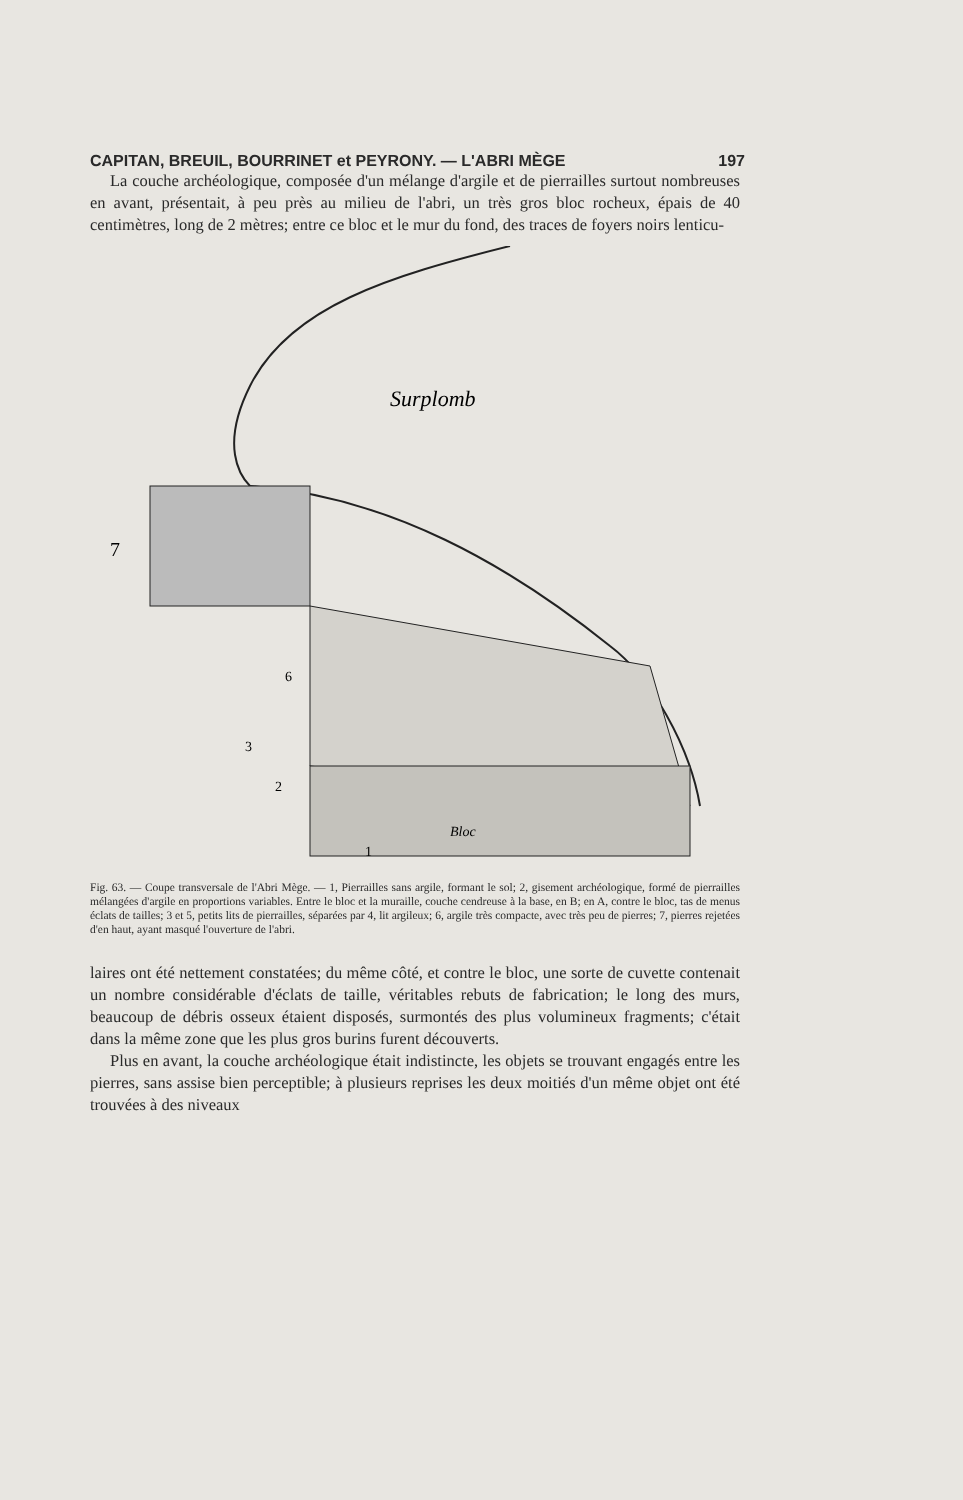CAPITAN, BREUIL, BOURRINET et PEYRONY. — L'ABRI MÈGE 197
La couche archéologique, composée d'un mélange d'argile et de pierrailles surtout nombreuses en avant, présentait, à peu près au milieu de l'abri, un très gros bloc rocheux, épais de 40 centimètres, long de 2 mètres; entre ce bloc et le mur du fond, des traces de foyers noirs lenticu-
Surplomb
7
6
3
2
1
Bloc
Fig. 63. — Coupe transversale de l'Abri Mège. — 1, Pierrailles sans argile, formant le sol; 2, gisement archéologique, formé de pierrailles mélangées d'argile en proportions variables. Entre le bloc et la muraille, couche cendreuse à la base, en B; en A, contre le bloc, tas de menus éclats de tailles; 3 et 5, petits lits de pierrailles, séparées par 4, lit argileux; 6, argile très compacte, avec très peu de pierres; 7, pierres rejetées d'en haut, ayant masqué l'ouverture de l'abri.
laires ont été nettement constatées; du même côté, et contre le bloc, une sorte de cuvette contenait un nombre considérable d'éclats de taille, véritables rebuts de fabrication; le long des murs, beaucoup de débris osseux étaient disposés, surmontés des plus volumineux fragments; c'était dans la même zone que les plus gros burins furent découverts.
Plus en avant, la couche archéologique était indistincte, les objets se trouvant engagés entre les pierres, sans assise bien perceptible; à plusieurs reprises les deux moitiés d'un même objet ont été trouvées à des niveaux